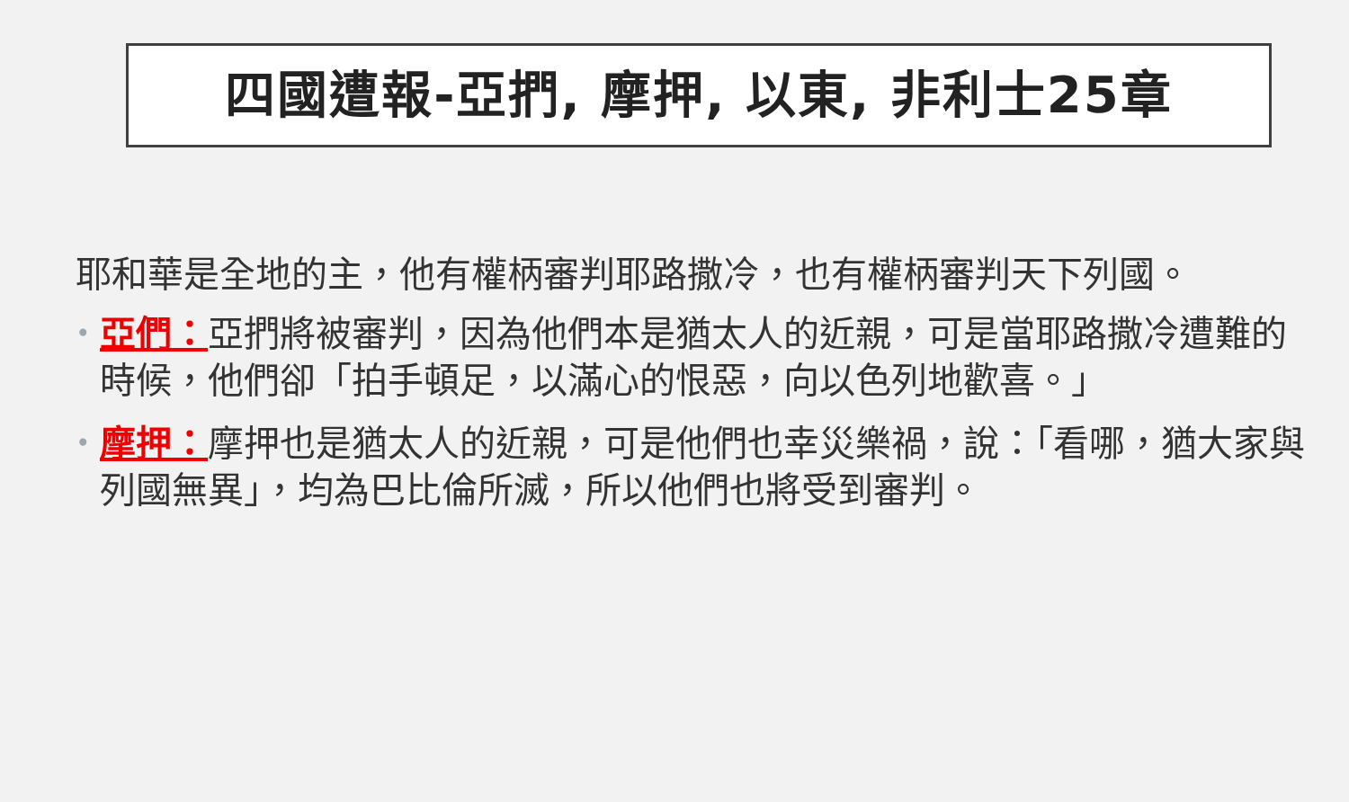四國遭報-亞捫, 摩押, 以東, 非利士25章
耶和華是全地的主，他有權柄審判耶路撒冷，也有權柄審判天下列國。
• 亞們：亞捫將被審判，因為他們本是猶太人的近親，可是當耶路撒冷遭難的時候，他們卻「拍手頓足，以滿心的恨惡，向以色列地歡喜。」
• 摩押：摩押也是猶太人的近親，可是他們也幸災樂禍，說：「看哪，猶大家與列國無異」，均為巴比倫所滅，所以他們也將受到審判。